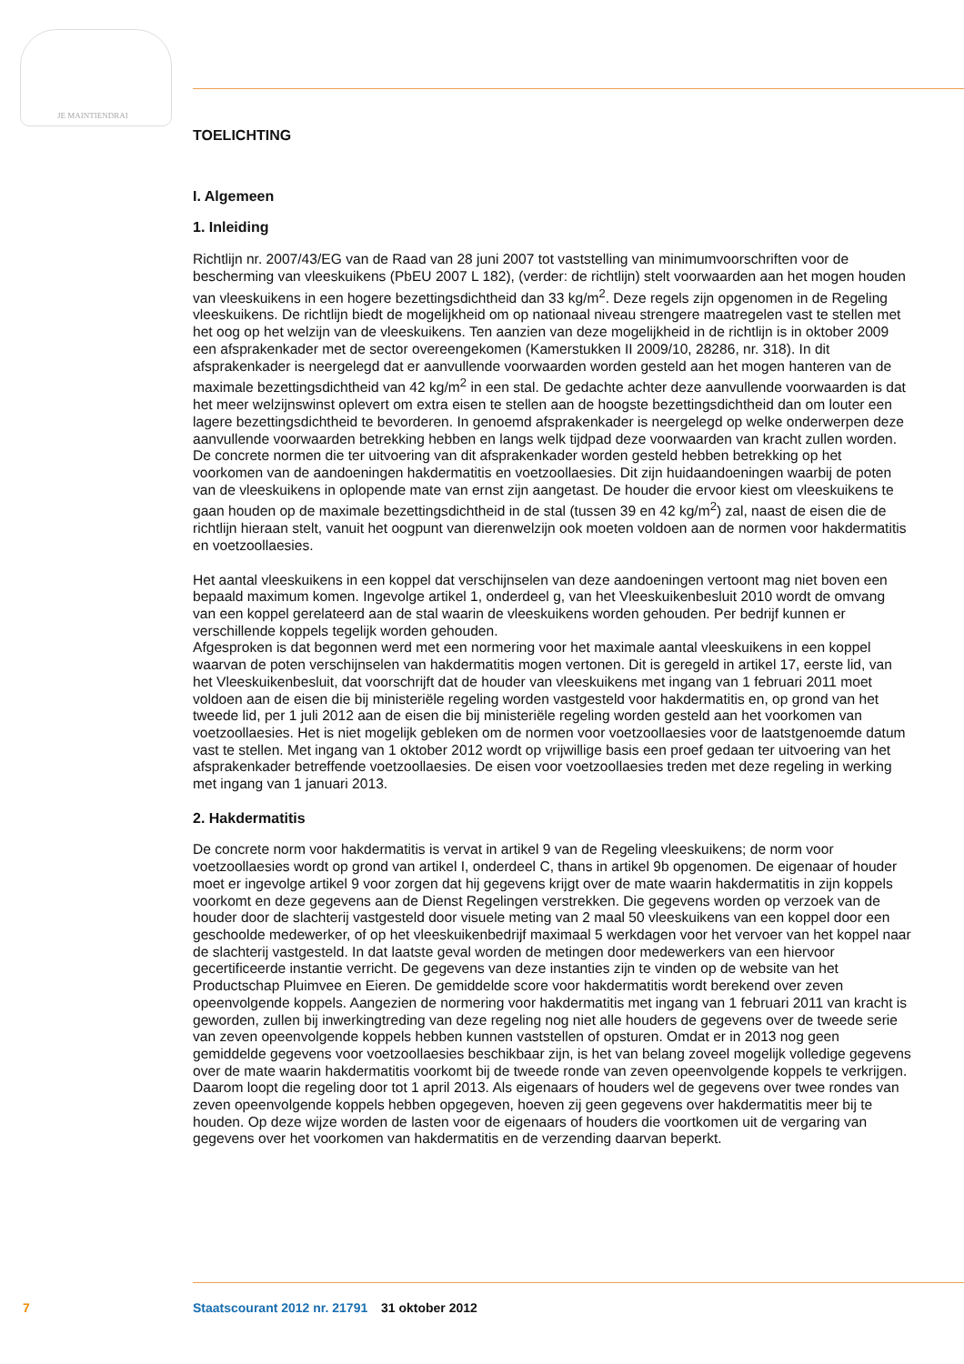JE MAINTIENDRAI
TOELICHTING
I. Algemeen
1. Inleiding
Richtlijn nr. 2007/43/EG van de Raad van 28 juni 2007 tot vaststelling van minimumvoorschriften voor de bescherming van vleeskuikens (PbEU 2007 L 182), (verder: de richtlijn) stelt voorwaarden aan het mogen houden van vleeskuikens in een hogere bezettingsdichtheid dan 33 kg/m<sup>2</sup>. Deze regels zijn opgenomen in de Regeling vleeskuikens. De richtlijn biedt de mogelijkheid om op nationaal niveau strengere maatregelen vast te stellen met het oog op het welzijn van de vleeskuikens. Ten aanzien van deze mogelijkheid in de richtlijn is in oktober 2009 een afsprakenkader met de sector overeengekomen (Kamerstukken II 2009/10, 28286, nr. 318). In dit afsprakenkader is neergelegd dat er aanvullende voorwaarden worden gesteld aan het mogen hanteren van de maximale bezettingsdichtheid van 42 kg/m<sup>2</sup> in een stal. De gedachte achter deze aanvullende voorwaarden is dat het meer welzijnswinst oplevert om extra eisen te stellen aan de hoogste bezettingsdichtheid dan om louter een lagere bezettingsdichtheid te bevorderen. In genoemd afsprakenkader is neergelegd op welke onderwerpen deze aanvullende voorwaarden betrekking hebben en langs welk tijdpad deze voorwaarden van kracht zullen worden. De concrete normen die ter uitvoering van dit afsprakenkader worden gesteld hebben betrekking op het voorkomen van de aandoeningen hakdermatitis en voetzoollaesies. Dit zijn huidaandoeningen waarbij de poten van de vleeskuikens in oplopende mate van ernst zijn aangetast. De houder die ervoor kiest om vleeskuikens te gaan houden op de maximale bezettingsdichtheid in de stal (tussen 39 en 42 kg/m<sup>2</sup>) zal, naast de eisen die de richtlijn hieraan stelt, vanuit het oogpunt van dierenwelzijn ook moeten voldoen aan de normen voor hakdermatitis en voetzoollaesies.
Het aantal vleeskuikens in een koppel dat verschijnselen van deze aandoeningen vertoont mag niet boven een bepaald maximum komen. Ingevolge artikel 1, onderdeel g, van het Vleeskuikenbesluit 2010 wordt de omvang van een koppel gerelateerd aan de stal waarin de vleeskuikens worden gehouden. Per bedrijf kunnen er verschillende koppels tegelijk worden gehouden.
Afgesproken is dat begonnen werd met een normering voor het maximale aantal vleeskuikens in een koppel waarvan de poten verschijnselen van hakdermatitis mogen vertonen. Dit is geregeld in artikel 17, eerste lid, van het Vleeskuikenbesluit, dat voorschrijft dat de houder van vleeskuikens met ingang van 1 februari 2011 moet voldoen aan de eisen die bij ministeriële regeling worden vastgesteld voor hakdermatitis en, op grond van het tweede lid, per 1 juli 2012 aan de eisen die bij ministeriële regeling worden gesteld aan het voorkomen van voetzoollaesies. Het is niet mogelijk gebleken om de normen voor voetzoollaesies voor de laatstgenoemde datum vast te stellen. Met ingang van 1 oktober 2012 wordt op vrijwillige basis een proef gedaan ter uitvoering van het afsprakenkader betreffende voetzoollaesies. De eisen voor voetzoollaesies treden met deze regeling in werking met ingang van 1 januari 2013.
2. Hakdermatitis
De concrete norm voor hakdermatitis is vervat in artikel 9 van de Regeling vleeskuikens; de norm voor voetzoollaesies wordt op grond van artikel I, onderdeel C, thans in artikel 9b opgenomen. De eigenaar of houder moet er ingevolge artikel 9 voor zorgen dat hij gegevens krijgt over de mate waarin hakdermatitis in zijn koppels voorkomt en deze gegevens aan de Dienst Regelingen verstrekken. Die gegevens worden op verzoek van de houder door de slachterij vastgesteld door visuele meting van 2 maal 50 vleeskuikens van een koppel door een geschoolde medewerker, of op het vleeskuikenbedrijf maximaal 5 werkdagen voor het vervoer van het koppel naar de slachterij vastgesteld. In dat laatste geval worden de metingen door medewerkers van een hiervoor gecertificeerde instantie verricht. De gegevens van deze instanties zijn te vinden op de website van het Productschap Pluimvee en Eieren. De gemiddelde score voor hakdermatitis wordt berekend over zeven opeenvolgende koppels. Aangezien de normering voor hakdermatitis met ingang van 1 februari 2011 van kracht is geworden, zullen bij inwerkingtreding van deze regeling nog niet alle houders de gegevens over de tweede serie van zeven opeenvolgende koppels hebben kunnen vaststellen of opsturen. Omdat er in 2013 nog geen gemiddelde gegevens voor voetzoollaesies beschikbaar zijn, is het van belang zoveel mogelijk volledige gegevens over de mate waarin hakdermatitis voorkomt bij de tweede ronde van zeven opeenvolgende koppels te verkrijgen. Daarom loopt die regeling door tot 1 april 2013. Als eigenaars of houders wel de gegevens over twee rondes van zeven opeenvolgende koppels hebben opgegeven, hoeven zij geen gegevens over hakdermatitis meer bij te houden. Op deze wijze worden de lasten voor de eigenaars of houders die voortkomen uit de vergaring van gegevens over het voorkomen van hakdermatitis en de verzending daarvan beperkt.
7 Staatscourant 2012 nr. 21791 31 oktober 2012